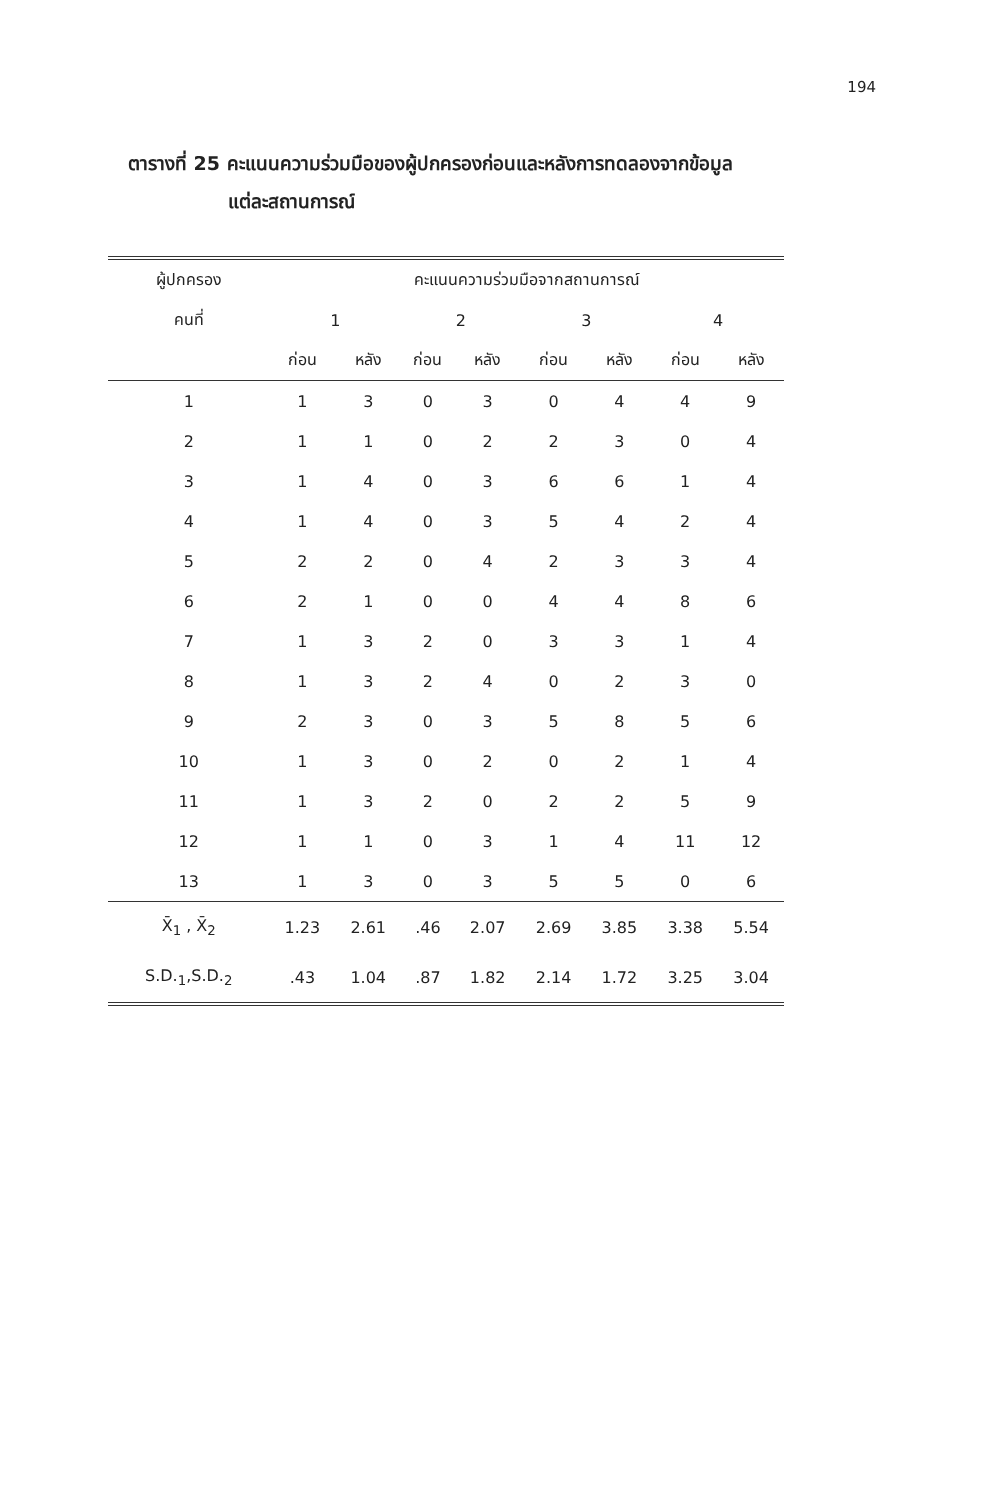194
ตารางที่ 25 คะแนนความร่วมมือของผู้ปกครองก่อนและหลังการทดลองจากข้อมูล
แต่ละสถานการณ์
| ผู้ปกครอง | คะแนนความร่วมมือจากสถานการณ์ | | | | | | | |
| --- | --- | --- | --- | --- | --- | --- | --- | --- |
| คนที่ | 1 | | 2 | | 3 | | 4 | |
| | ก่อน | หลัง | ก่อน | หลัง | ก่อน | หลัง | ก่อน | หลัง |
| 1 | 1 | 3 | 0 | 3 | 0 | 4 | 4 | 9 |
| 2 | 1 | 1 | 0 | 2 | 2 | 3 | 0 | 4 |
| 3 | 1 | 4 | 0 | 3 | 6 | 6 | 1 | 4 |
| 4 | 1 | 4 | 0 | 3 | 5 | 4 | 2 | 4 |
| 5 | 2 | 2 | 0 | 4 | 2 | 3 | 3 | 4 |
| 6 | 2 | 1 | 0 | 0 | 4 | 4 | 8 | 6 |
| 7 | 1 | 3 | 2 | 0 | 3 | 3 | 1 | 4 |
| 8 | 1 | 3 | 2 | 4 | 0 | 2 | 3 | 0 |
| 9 | 2 | 3 | 0 | 3 | 5 | 8 | 5 | 6 |
| 10 | 1 | 3 | 0 | 2 | 0 | 2 | 1 | 4 |
| 11 | 1 | 3 | 2 | 0 | 2 | 2 | 5 | 9 |
| 12 | 1 | 1 | 0 | 3 | 1 | 4 | 11 | 12 |
| 13 | 1 | 3 | 0 | 3 | 5 | 5 | 0 | 6 |
| X̄<sub>1</sub> , X̄<sub>2</sub> | 1.23 | 2.61 | .46 | 2.07 | 2.69 | 3.85 | 3.38 | 5.54 |
| S.D.<sub>1</sub>,S.D.<sub>2</sub> | .43 | 1.04 | .87 | 1.82 | 2.14 | 1.72 | 3.25 | 3.04 |